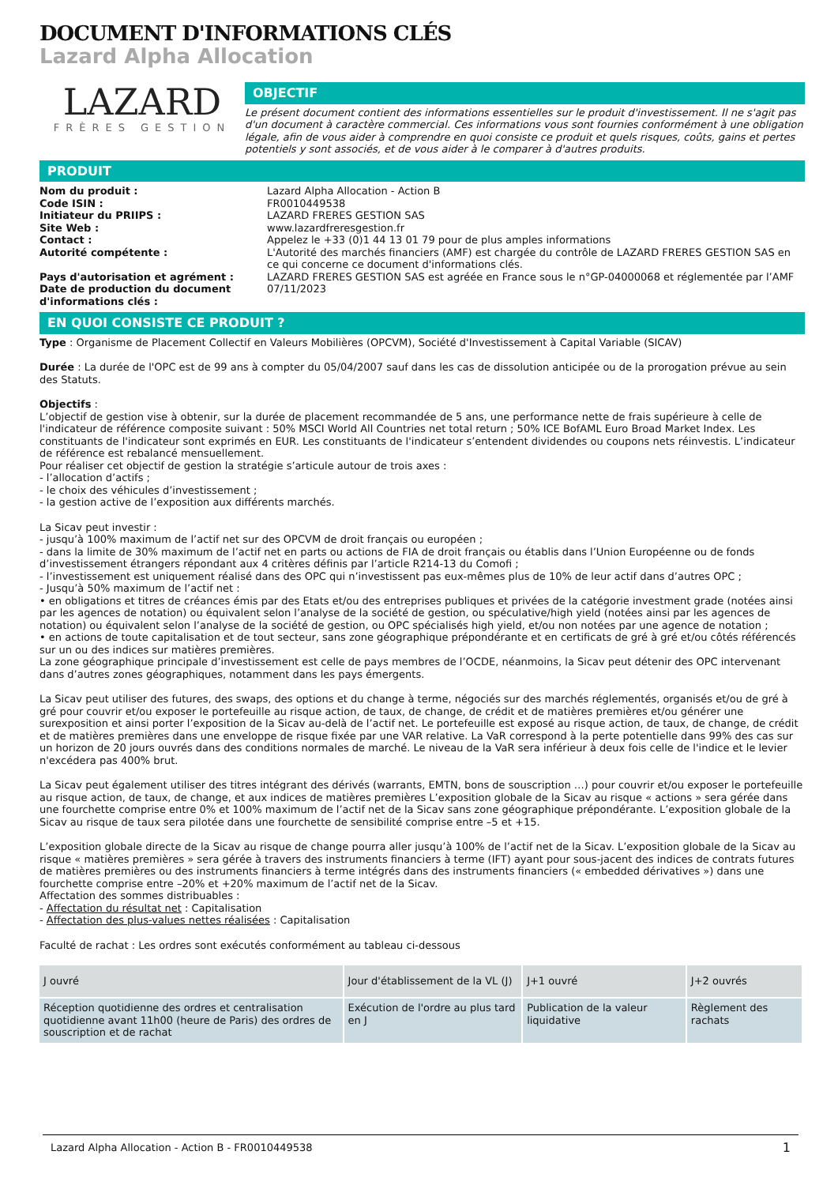DOCUMENT D'INFORMATIONS CLÉS
Lazard Alpha Allocation
LAZARD
FRÈRES GESTION
OBJECTIF
Le présent document contient des informations essentielles sur le produit d'investissement. Il ne s'agit pas d'un document à caractère commercial. Ces informations vous sont fournies conformément à une obligation légale, afin de vous aider à comprendre en quoi consiste ce produit et quels risques, coûts, gains et pertes potentiels y sont associés, et de vous aider à le comparer à d'autres produits.
PRODUIT
Nom du produit : Lazard Alpha Allocation - Action B Code ISIN : FR0010449538 Initiateur du PRIIPS : LAZARD FRERES GESTION SAS Site Web : www.lazardfreresgestion.fr Contact : Appelez le +33 (0)1 44 13 01 79 pour de plus amples informations Autorité compétente : L'Autorité des marchés financiers (AMF) est chargée du contrôle de LAZARD FRERES GESTION SAS en ce qui concerne ce document d'informations clés. Pays d'autorisation et agrément : LAZARD FRERES GESTION SAS est agréée en France sous le n°GP-04000068 et réglementée par l’AMF Date de production du document d'informations clés : 07/11/2023
EN QUOI CONSISTE CE PRODUIT ?
Type : Organisme de Placement Collectif en Valeurs Mobilières (OPCVM), Société d'Investissement à Capital Variable (SICAV)
Durée : La durée de l'OPC est de 99 ans à compter du 05/04/2007 sauf dans les cas de dissolution anticipée ou de la prorogation prévue au sein des Statuts.
Objectifs :
L’objectif de gestion vise à obtenir, sur la durée de placement recommandée de 5 ans, une performance nette de frais supérieure à celle de l'indicateur de référence composite suivant : 50% MSCI World All Countries net total return ; 50% ICE BofAML Euro Broad Market Index. Les constituants de l'indicateur sont exprimés en EUR. Les constituants de l'indicateur s’entendent dividendes ou coupons nets réinvestis. L’indicateur de référence est rebalancé mensuellement.
Pour réaliser cet objectif de gestion la stratégie s’articule autour de trois axes :
- l’allocation d’actifs ;
- le choix des véhicules d’investissement ;
- la gestion active de l’exposition aux différents marchés.
La Sicav peut investir :
- jusqu’à 100% maximum de l’actif net sur des OPCVM de droit français ou européen ;
- dans la limite de 30% maximum de l’actif net en parts ou actions de FIA de droit français ou établis dans l’Union Européenne ou de fonds d’investissement étrangers répondant aux 4 critères définis par l’article R214-13 du Comofi ;
- l’investissement est uniquement réalisé dans des OPC qui n’investissent pas eux-mêmes plus de 10% de leur actif dans d’autres OPC ;
- Jusqu’à 50% maximum de l’actif net :
• en obligations et titres de créances émis par des Etats et/ou des entreprises publiques et privées de la catégorie investment grade (notées ainsi par les agences de notation) ou équivalent selon l’analyse de la société de gestion, ou spéculative/high yield (notées ainsi par les agences de notation) ou équivalent selon l’analyse de la société de gestion, ou OPC spécialisés high yield, et/ou non notées par une agence de notation ;
• en actions de toute capitalisation et de tout secteur, sans zone géographique prépondérante et en certificats de gré à gré et/ou côtés référencés sur un ou des indices sur matières premières.
La zone géographique principale d’investissement est celle de pays membres de l’OCDE, néanmoins, la Sicav peut détenir des OPC intervenant dans d’autres zones géographiques, notamment dans les pays émergents.
La Sicav peut utiliser des futures, des swaps, des options et du change à terme, négociés sur des marchés réglementés, organisés et/ou de gré à gré pour couvrir et/ou exposer le portefeuille au risque action, de taux, de change, de crédit et de matières premières et/ou générer une surexposition et ainsi porter l’exposition de la Sicav au-delà de l’actif net. Le portefeuille est exposé au risque action, de taux, de change, de crédit et de matières premières dans une enveloppe de risque fixée par une VAR relative. La VaR correspond à la perte potentielle dans 99% des cas sur un horizon de 20 jours ouvrés dans des conditions normales de marché. Le niveau de la VaR sera inférieur à deux fois celle de l'indice et le levier n'excédera pas 400% brut.
La Sicav peut également utiliser des titres intégrant des dérivés (warrants, EMTN, bons de souscription …) pour couvrir et/ou exposer le portefeuille au risque action, de taux, de change, et aux indices de matières premières L’exposition globale de la Sicav au risque « actions » sera gérée dans une fourchette comprise entre 0% et 100% maximum de l’actif net de la Sicav sans zone géographique prépondérante. L’exposition globale de la Sicav au risque de taux sera pilotée dans une fourchette de sensibilité comprise entre –5 et +15.
L’exposition globale directe de la Sicav au risque de change pourra aller jusqu’à 100% de l’actif net de la Sicav. L’exposition globale de la Sicav au risque « matières premières » sera gérée à travers des instruments financiers à terme (IFT) ayant pour sous-jacent des indices de contrats futures de matières premières ou des instruments financiers à terme intégrés dans des instruments financiers (« embedded dérivatives ») dans une fourchette comprise entre –20% et +20% maximum de l’actif net de la Sicav.
Affectation des sommes distribuables :
- Affectation du résultat net : Capitalisation
- Affectation des plus-values nettes réalisées : Capitalisation
Faculté de rachat : Les ordres sont exécutés conformément au tableau ci-dessous
| J ouvré | Jour d'établissement de la VL (J) | J+1 ouvré | J+2 ouvrés |
| --- | --- | --- | --- |
| Réception quotidienne des ordres et centralisation quotidienne avant 11h00 (heure de Paris) des ordres de souscription et de rachat | Exécution de l'ordre au plus tard en J | Publication de la valeur liquidative | Règlement des rachats |
Lazard Alpha Allocation - Action B - FR0010449538 1